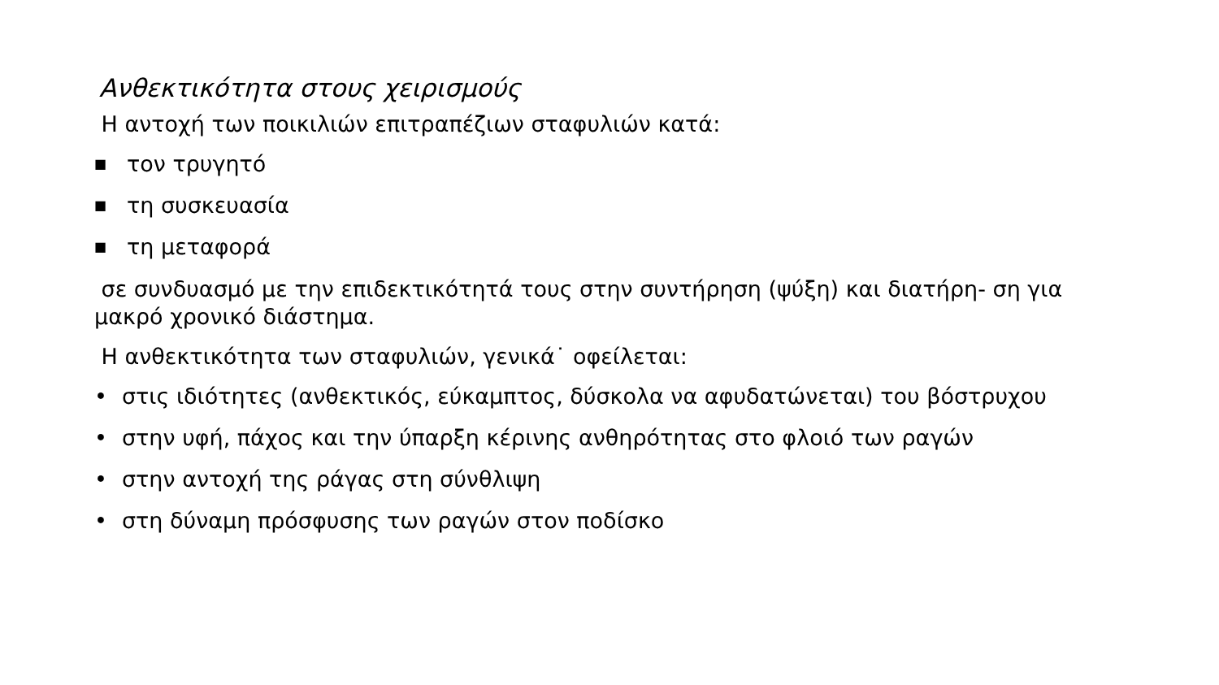Ανθεκτικότητα στους χειρισμούς
Η αντοχή των ποικιλιών επιτραπέζιων σταφυλιών κατά:
■ τον τρυγητό
■ τη συσκευασία
■ τη μεταφορά
σε συνδυασμό με την επιδεκτικότητά τους στην συντήρηση (ψύξη) και διατήρη- ση για μακρό χρονικό διάστημα.
Η ανθεκτικότητα των σταφυλιών, γενικά˙ οφείλεται:
• στις ιδιότητες (ανθεκτικός, εύκαμπτος, δύσκολα να αφυδατώνεται) του βόστρυχου
• στην υφή, πάχος και την ύπαρξη κέρινης ανθηρότητας στο φλοιό των ραγών
• στην αντοχή της ράγας στη σύνθλιψη
• στη δύναμη πρόσφυσης των ραγών στον ποδίσκο